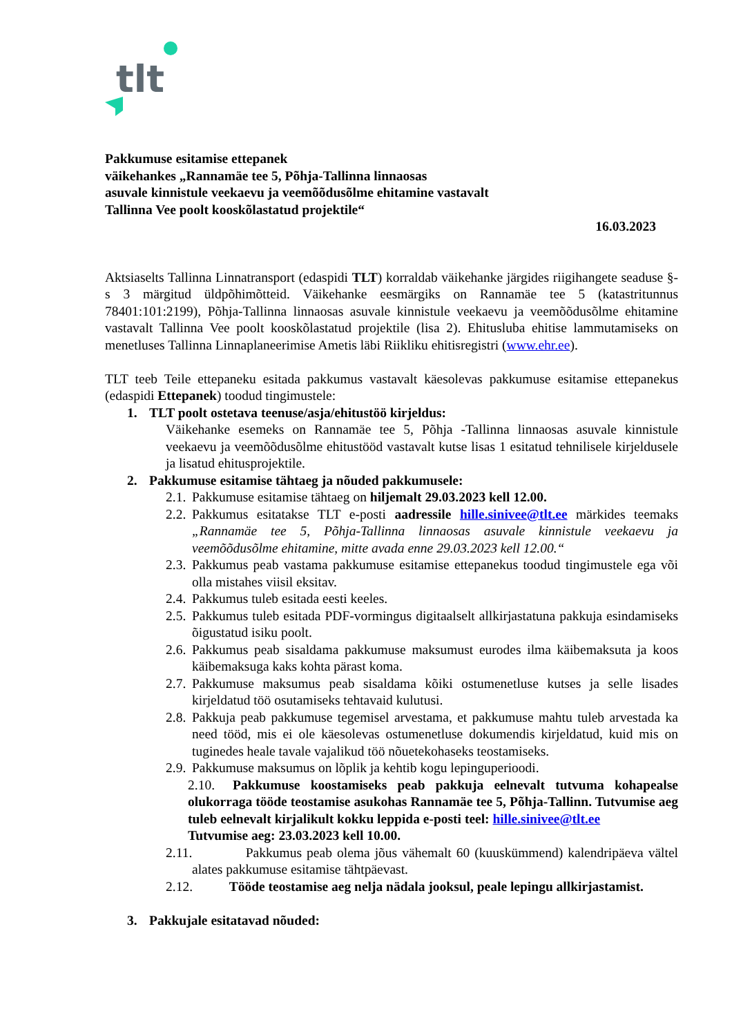tlt
Pakkumuse esitamise ettepanek
väikehankes „Rannamäe tee 5, Põhja-Tallinna linnaosas
asuvale kinnistule veekaevu ja veemõõdusõlme ehitamine vastavalt
Tallinna Vee poolt kooskõlastatud projektile“
16.03.2023
Aktsiaselts Tallinna Linnatransport (edaspidi TLT) korraldab väikehanke järgides riigihangete seaduse §-s 3 märgitud üldpõhimõtteid. Väikehanke eesmärgiks on Rannamäe tee 5 (katastritunnus 78401:101:2199), Põhja-Tallinna linnaosas asuvale kinnistule veekaevu ja veemõõdusõlme ehitamine vastavalt Tallinna Vee poolt kooskõlastatud projektile (lisa 2). Ehitusluba ehitise lammutamiseks on menetluses Tallinna Linnaplaneerimise Ametis läbi Riikliku ehitisregistri (www.ehr.ee).
TLT teeb Teile ettepaneku esitada pakkumus vastavalt käesolevas pakkumuse esitamise ettepanekus (edaspidi Ettepanek) toodud tingimustele:
1. TLT poolt ostetava teenuse/asja/ehitustöö kirjeldus:
Väikehanke esemeks on Rannamäe tee 5, Põhja -Tallinna linnaosas asuvale kinnistule veekaevu ja veemõõdusõlme ehitustööd vastavalt kutse lisas 1 esitatud tehnilisele kirjeldusele ja lisatud ehitusprojektile.
2. Pakkumuse esitamise tähtaeg ja nõuded pakkumusele:
2.1. Pakkumuse esitamise tähtaeg on hiljemalt 29.03.2023 kell 12.00.
2.2. Pakkumus esitatakse TLT e-posti aadressile hille.sinivee@tlt.ee märkides teemaks „Rannamäe tee 5, Põhja-Tallinna linnaosas asuvale kinnistule veekaevu ja veemõõdusõlme ehitamine, mitte avada enne 29.03.2023 kell 12.00.“
2.3. Pakkumus peab vastama pakkumuse esitamise ettepanekus toodud tingimustele ega või olla mistahes viisil eksitav.
2.4. Pakkumus tuleb esitada eesti keeles.
2.5. Pakkumus tuleb esitada PDF-vormingus digitaalselt allkirjastatuna pakkuja esindamiseks õigustatud isiku poolt.
2.6. Pakkumus peab sisaldama pakkumuse maksumust eurodes ilma käibemaksuta ja koos käibemaksuga kaks kohta pärast koma.
2.7. Pakkumuse maksumus peab sisaldama kõiki ostumenetluse kutses ja selle lisades kirjeldatud töö osutamiseks tehtavaid kulutusi.
2.8. Pakkuja peab pakkumuse tegemisel arvestama, et pakkumuse mahtu tuleb arvestada ka need tööd, mis ei ole käesolevas ostumenetluse dokumendis kirjeldatud, kuid mis on tuginedes heale tavale vajalikud töö nõuetekohaseks teostamiseks.
2.9. Pakkumuse maksumus on lõplik ja kehtib kogu lepinguperioodi.
2.10. Pakkumuse koostamiseks peab pakkuja eelnevalt tutvuma kohapealse olukorraga tööde teostamise asukohas Rannamäe tee 5, Põhja-Tallinn. Tutvumise aeg tuleb eelnevalt kirjalikult kokku leppida e-posti teel: hille.sinivee@tlt.ee
Tutvumise aeg: 23.03.2023 kell 10.00.
2.11. Pakkumus peab olema jõus vähemalt 60 (kuuskümmend) kalendripäeva vältel alates pakkumuse esitamise tähtpäevast.
2.12. Tööde teostamise aeg nelja nädala jooksul, peale lepingu allkirjastamist.
3. Pakkujale esitatavad nõuded: